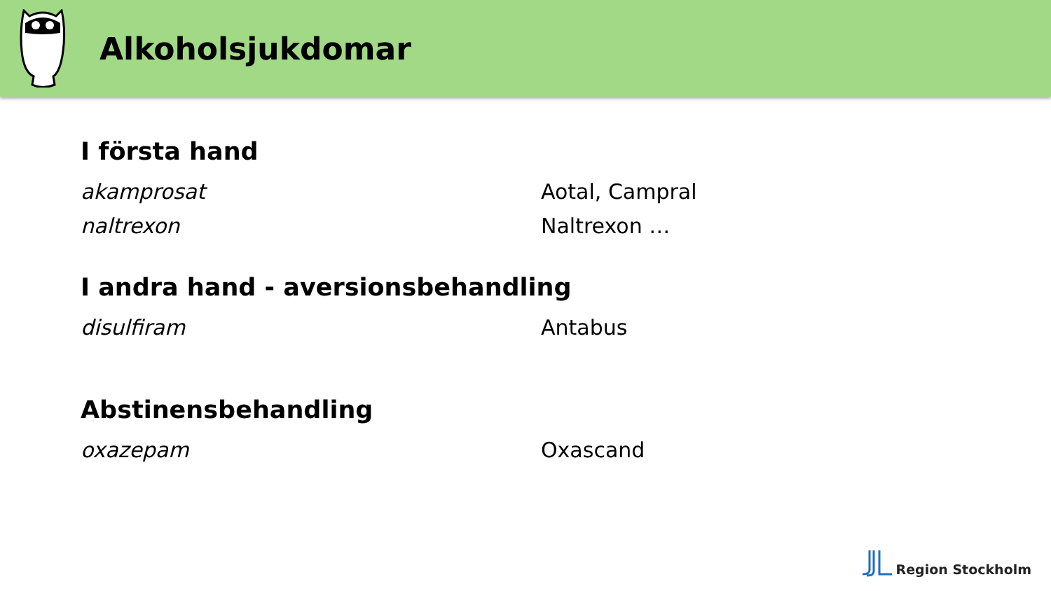Alkoholsjukdomar
I första hand
akamprosat Aotal, Campral
naltrexon Naltrexon …
I andra hand - aversionsbehandling
disulfiram Antabus
Abstinensbehandling
oxazepam Oxascand
Region Stockholm